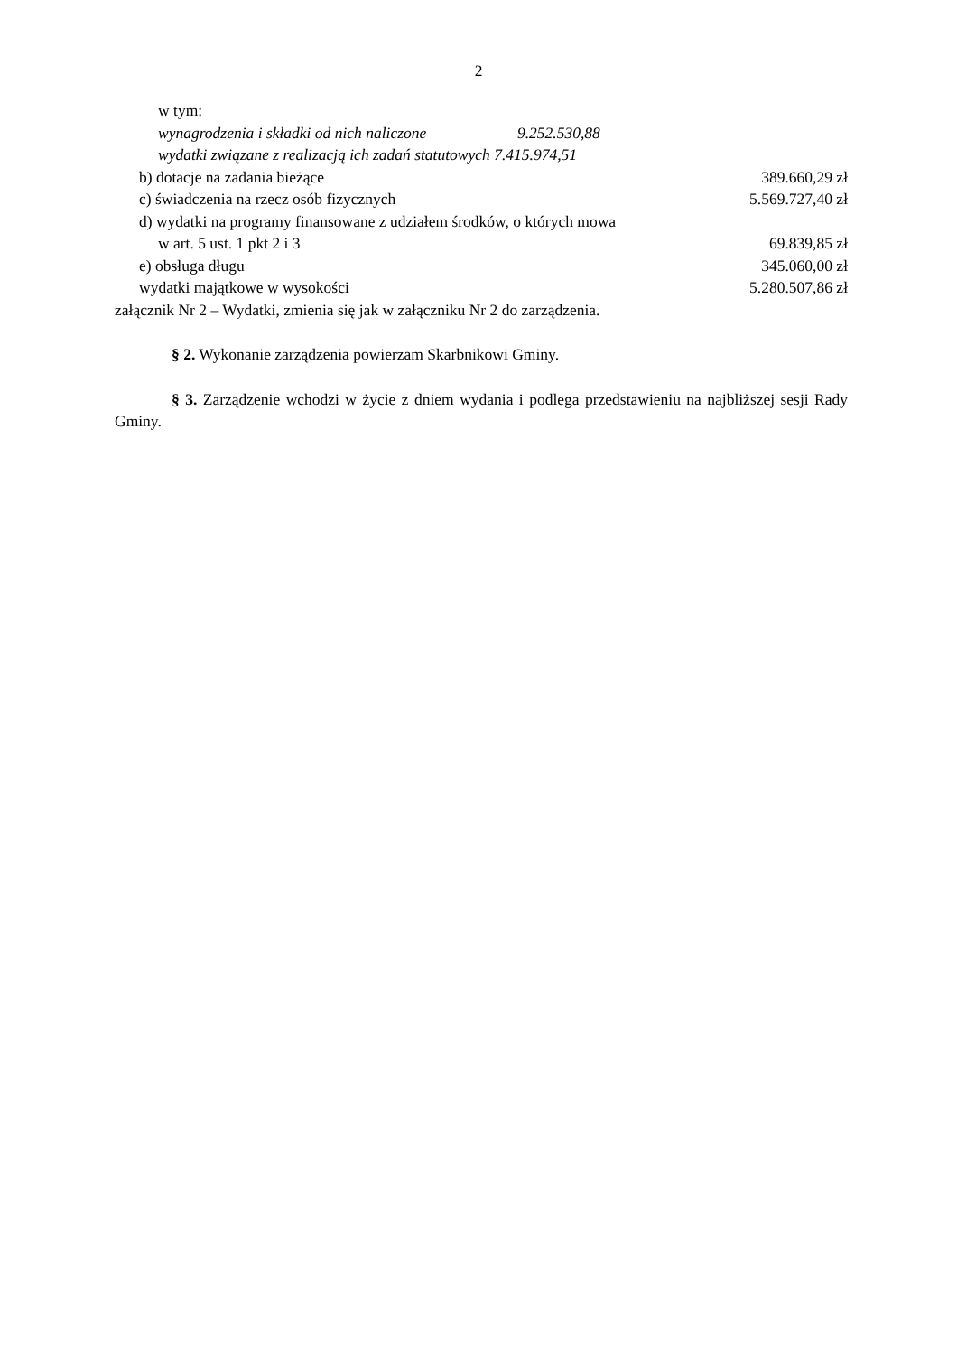2
w tym:
wynagrodzenia i składki od nich naliczone 9.252.530,88
wydatki związane z realizacją ich zadań statutowych 7.415.974,51
b) dotacje na zadania bieżące 389.660,29 zł
c) świadczenia na rzecz osób fizycznych 5.569.727,40 zł
d) wydatki na programy finansowane z udziałem środków, o których mowa
w art. 5 ust. 1 pkt 2 i 3 69.839,85 zł
e) obsługa długu 345.060,00 zł
wydatki majątkowe w wysokości 5.280.507,86 zł
załącznik Nr 2 – Wydatki, zmienia się jak w załączniku Nr 2 do zarządzenia.
§ 2. Wykonanie zarządzenia powierzam Skarbnikowi Gminy.
§ 3. Zarządzenie wchodzi w życie z dniem wydania i podlega przedstawieniu na najbliższej sesji Rady Gminy.